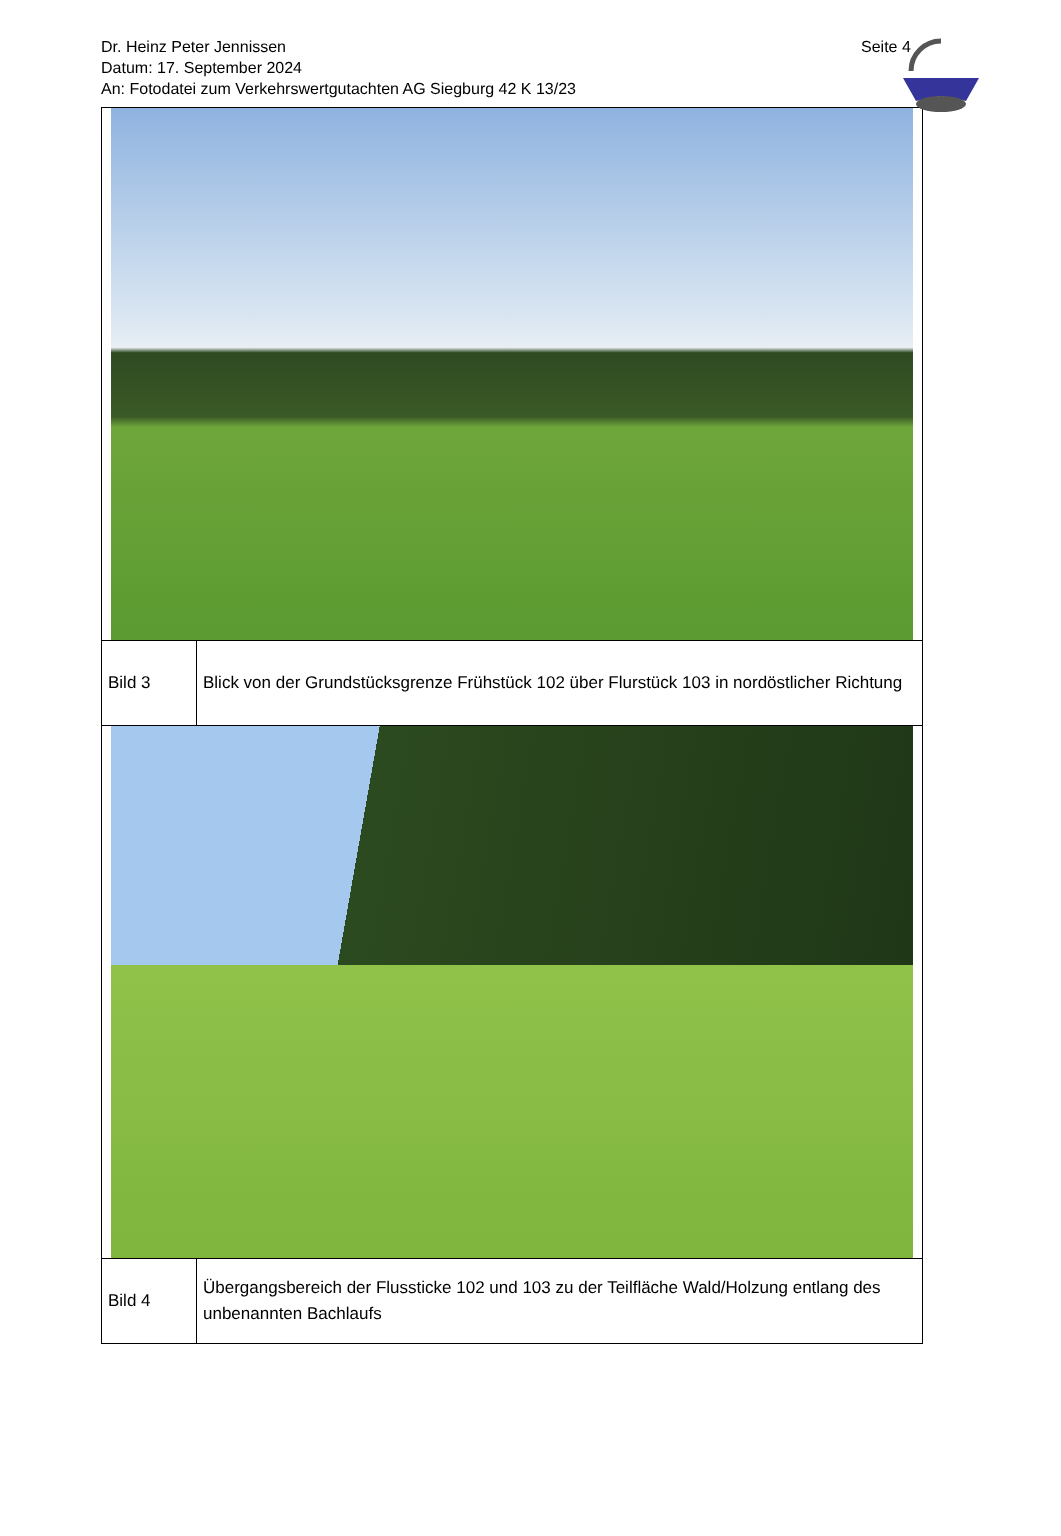Dr. Heinz Peter Jennissen
Datum: 17. September 2024
An: Fotodatei zum Verkehrswertgutachten AG Siegburg 42 K 13/23
Seite 4
| Bild 3 | Blick von der Grundstücksgrenze Frühstück 102 über Flurstück 103 in nordöstlicher Richtung |
| Bild 4 | Übergangsbereich der Flussticke 102 und 103 zu der Teilfläche Wald/Holzung entlang des unbenannten Bachlaufs |